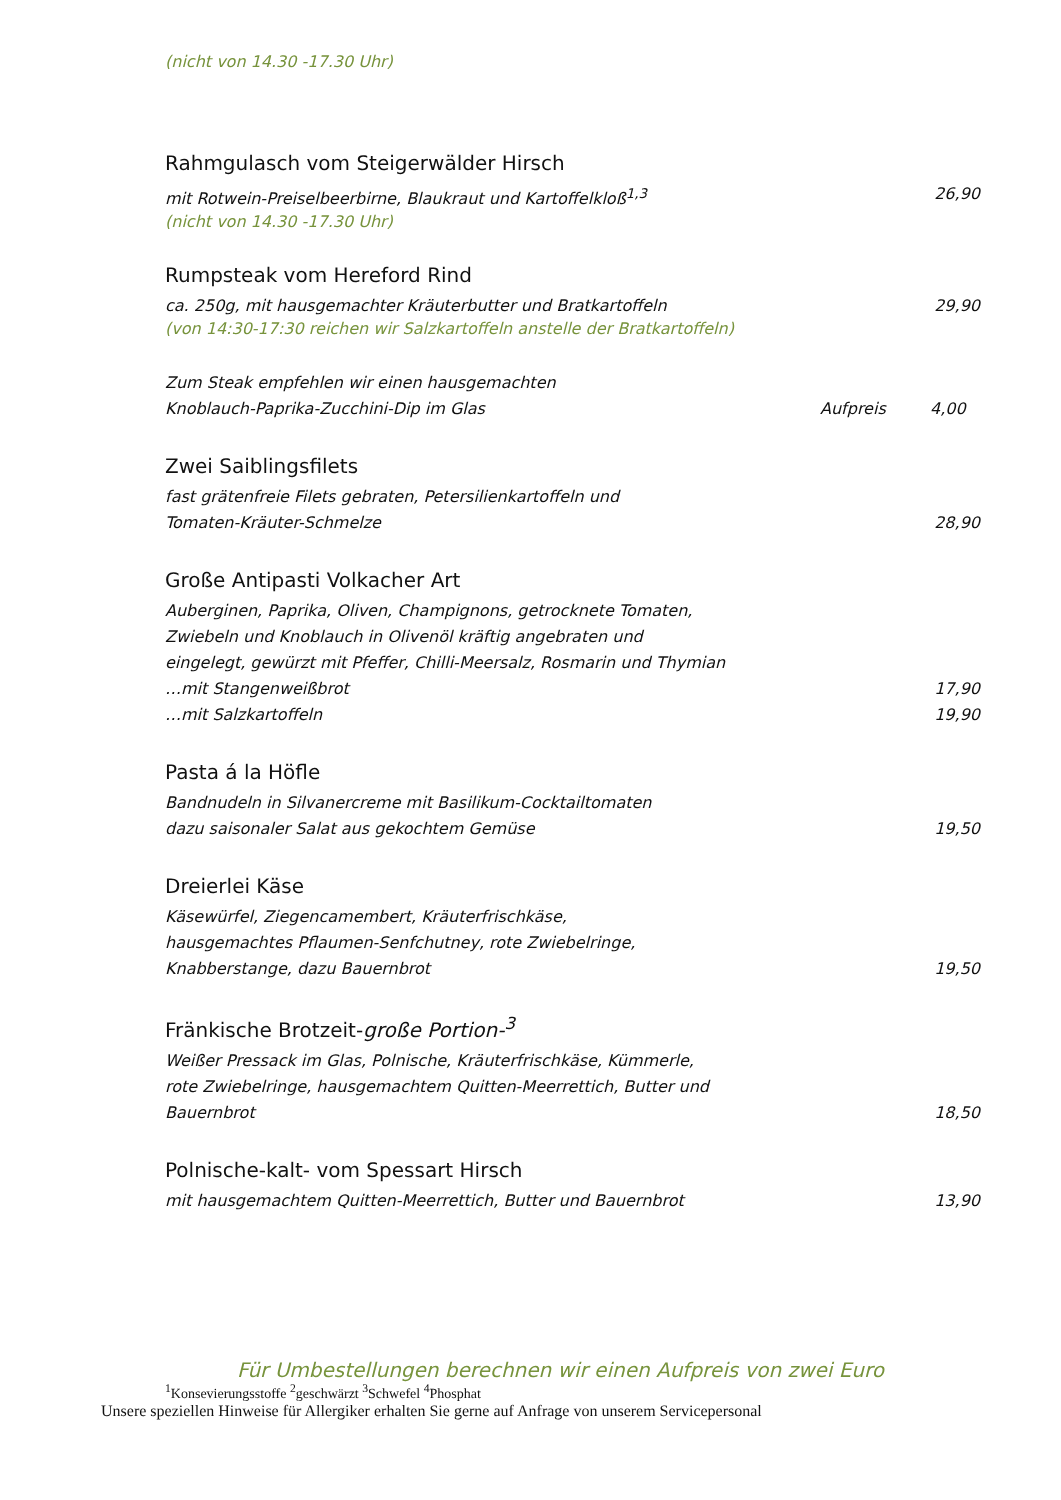(nicht von 14.30 -17.30 Uhr)
Rahmgulasch vom Steigerwälder Hirsch
mit Rotwein-Preiselbeerbirne, Blaukraut und Kartoffelkloß<sup>1,3</sup> 26,90
(nicht von 14.30 -17.30 Uhr)
Rumpsteak vom Hereford Rind
ca. 250g, mit hausgemachter Kräuterbutter und Bratkartoffeln 29,90
(von 14:30-17:30 reichen wir Salzkartoffeln anstelle der Bratkartoffeln)
Zum Steak empfehlen wir einen hausgemachten
Knoblauch-Paprika-Zucchini-Dip im Glas Aufpreis 4,00
Zwei Saiblingsfilets
fast grätenfreie Filets gebraten, Petersilienkartoffeln und
Tomaten-Kräuter-Schmelze 28,90
Große Antipasti Volkacher Art
Auberginen, Paprika, Oliven, Champignons, getrocknete Tomaten,
Zwiebeln und Knoblauch in Olivenöl kräftig angebraten und
eingelegt, gewürzt mit Pfeffer, Chilli-Meersalz, Rosmarin und Thymian
…mit Stangenweißbrot 17,90
…mit Salzkartoffeln 19,90
Pasta á la Höfle
Bandnudeln in Silvanercreme mit Basilikum-Cocktailtomaten
dazu saisonaler Salat aus gekochtem Gemüse 19,50
Dreierlei Käse
Käsewürfel, Ziegencamembert, Kräuterfrischkäse,
hausgemachtes Pflaumen-Senfchutney, rote Zwiebelringe,
Knabberstange, dazu Bauernbrot 19,50
Fränkische Brotzeit-große Portion-<sup>3</sup>
Weißer Pressack im Glas, Polnische, Kräuterfrischkäse, Kümmerle,
rote Zwiebelringe, hausgemachtem Quitten-Meerrettich, Butter und
Bauernbrot 18,50
Polnische-kalt- vom Spessart Hirsch
mit hausgemachtem Quitten-Meerrettich, Butter und Bauernbrot 13,90
Für Umbestellungen berechnen wir einen Aufpreis von zwei Euro
<sup>1</sup> Konsevierungsstoffe <sup>2</sup>geschwärzt <sup>3</sup>Schwefel <sup>4</sup>Phosphat
Unsere speziellen Hinweise für Allergiker erhalten Sie gerne auf Anfrage von unserem Servicepersonal